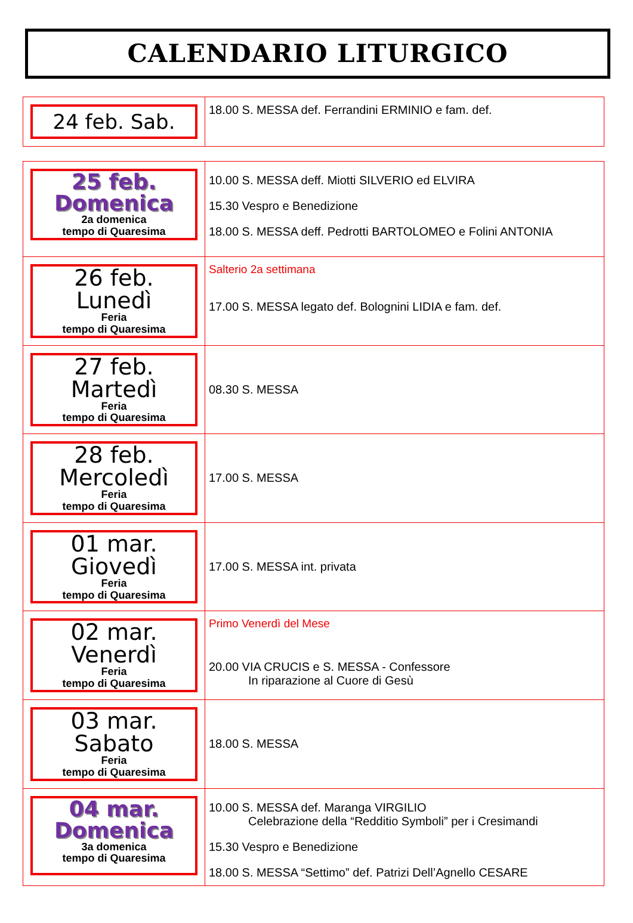CALENDARIO LITURGICO
| 24 feb. Sab. | 18.00 S. MESSA def. Ferrandini ERMINIO e fam. def. |
| 25 feb. Domenica 2a domenica tempo di Quaresima | 10.00 S. MESSA deff. Miotti SILVERIO ed ELVIRA 15.30 Vespro e Benedizione 18.00 S. MESSA deff. Pedrotti BARTOLOMEO e Folini ANTONIA |
| 26 feb. Lunedì Feria tempo di Quaresima | Salterio 2a settimana 17.00 S. MESSA legato def. Bolognini LIDIA e fam. def. |
| 27 feb. Martedì Feria tempo di Quaresima | 08.30 S. MESSA |
| 28 feb. Mercoledì Feria tempo di Quaresima | 17.00 S. MESSA |
| 01 mar. Giovedì Feria tempo di Quaresima | 17.00 S. MESSA int. privata |
| 02 mar. Venerdì Feria tempo di Quaresima | Primo Venerdì del Mese 20.00 VIA CRUCIS e S. MESSA - Confessore In riparazione al Cuore di Gesù |
| 03 mar. Sabato Feria tempo di Quaresima | 18.00 S. MESSA |
| 04 mar. Domenica 3a domenica tempo di Quaresima | 10.00 S. MESSA def. Maranga VIRGILIO Celebrazione della “Redditio Symboli” per i Cresimandi 15.30 Vespro e Benedizione 18.00 S. MESSA “Settimo” def. Patrizi Dell’Agnello CESARE |